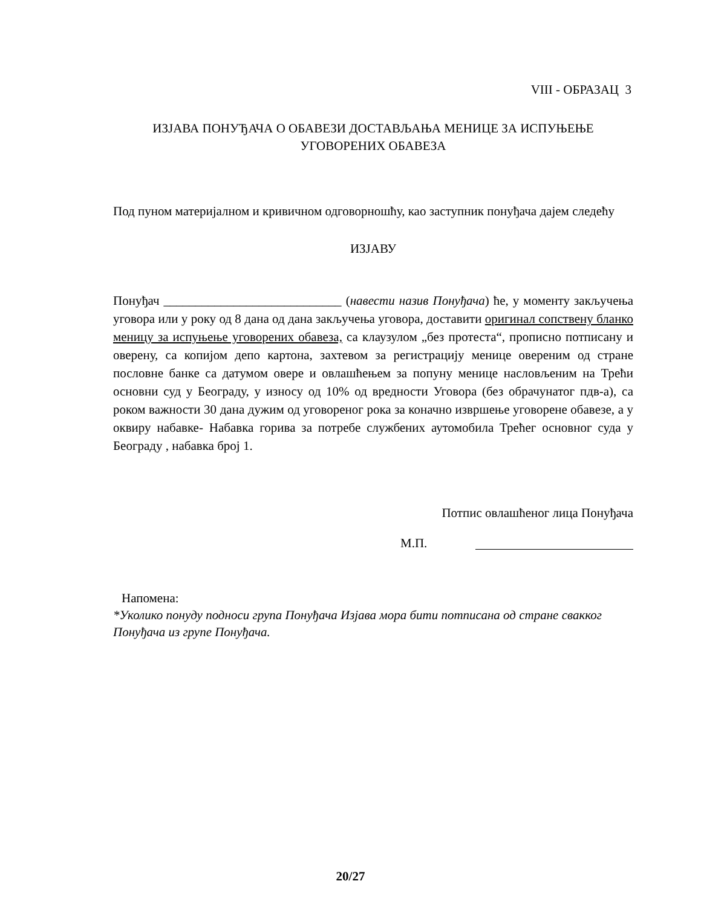VIII - ОБРАЗАЦ 3
ИЗЈАВА ПОНУЂАЧА О ОБАВЕЗИ ДОСТАВЉАЊА МЕНИЦЕ ЗА ИСПУЊЕЊЕ
УГОВОРЕНИХ ОБАВЕЗА
Под пуном материјалном и кривичном одговорношћу, као заступник понуђача дајем следећу
ИЗЈАВУ
Понуђач ____________________________ (навести назив Понуђача) ће, у моменту закључења уговора или у року од 8 дана од дана закључења уговора, доставити оригинал сопствену бланко меницу за испуњење уговорених обавеза, са клаузулом „без протеста“, прописно потписану и оверену, са копијом депо картона, захтевом за регистрацију менице овереним од стране пословне банке са датумом овере и овлашћењем за попуну менице насловљеним на Трећи основни суд у Београду, у износу од 10% од вредности Уговора (без обрачунатог пдв-а), са роком важности 30 дана дужим од уговореног рока за коначно извршење уговорене обавезе, а у оквиру набавке- Набавка горива за потребе службених аутомобила Трећег основног суда у Београду , набавка број 1.
Потпис овлашћеног лица Понуђача
М.П.
Напомена:
*Уколико понуду подноси група Понуђача Изјава мора бити потписана од стране свакког Понуђача из групе Понуђача.
20/27